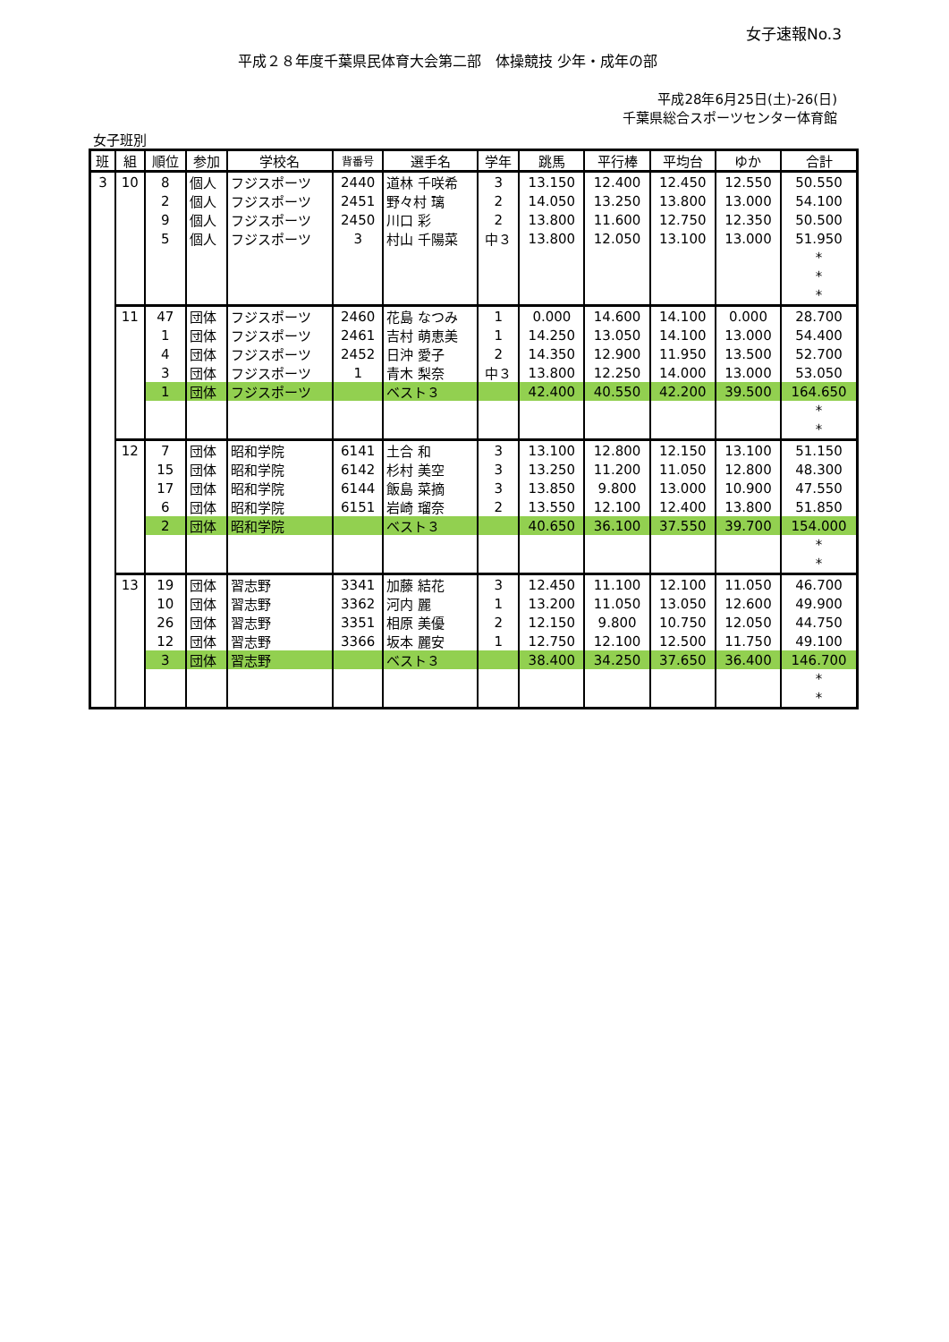女子速報No.3
平成２８年度千葉県民体育大会第二部　体操競技 少年・成年の部
平成28年6月25日(土)-26(日)
千葉県総合スポーツセンター体育館
女子班別
| 班 | 組 | 順位 | 参加 | 学校名 | 背番号 | 選手名 | 学年 | 跳馬 | 平行棒 | 平均台 | ゆか | 合計 |
| --- | --- | --- | --- | --- | --- | --- | --- | --- | --- | --- | --- | --- |
| 3 | 10 | 8 | 個人 | フジスポーツ | 2440 | 道林 千咲希 | 3 | 13.150 | 12.400 | 12.450 | 12.550 | 50.550 |
| | | 2 | 個人 | フジスポーツ | 2451 | 野々村 璃 | 2 | 14.050 | 13.250 | 13.800 | 13.000 | 54.100 |
| | | 9 | 個人 | フジスポーツ | 2450 | 川口 彩 | 2 | 13.800 | 11.600 | 12.750 | 12.350 | 50.500 |
| | | 5 | 個人 | フジスポーツ | 3 | 村山 千陽菜 | 中３ | 13.800 | 12.050 | 13.100 | 13.000 | 51.950 |
| | | | | | | | | | | | | * |
| | | | | | | | | | | | | * |
| | | | | | | | | | | | | * |
| | 11 | 47 | 団体 | フジスポーツ | 2460 | 花島 なつみ | 1 | 0.000 | 14.600 | 14.100 | 0.000 | 28.700 |
| | | 1 | 団体 | フジスポーツ | 2461 | 吉村 萌恵美 | 1 | 14.250 | 13.050 | 14.100 | 13.000 | 54.400 |
| | | 4 | 団体 | フジスポーツ | 2452 | 日沖 愛子 | 2 | 14.350 | 12.900 | 11.950 | 13.500 | 52.700 |
| | | 3 | 団体 | フジスポーツ | 1 | 青木 梨奈 | 中３ | 13.800 | 12.250 | 14.000 | 13.000 | 53.050 |
| | | 1 | 団体 | フジスポーツ | | ベスト３ | | 42.400 | 40.550 | 42.200 | 39.500 | 164.650 |
| | | | | | | | | | | | | * |
| | | | | | | | | | | | | * |
| | 12 | 7 | 団体 | 昭和学院 | 6141 | 土合 和 | 3 | 13.100 | 12.800 | 12.150 | 13.100 | 51.150 |
| | | 15 | 団体 | 昭和学院 | 6142 | 杉村 美空 | 3 | 13.250 | 11.200 | 11.050 | 12.800 | 48.300 |
| | | 17 | 団体 | 昭和学院 | 6144 | 飯島 菜摘 | 3 | 13.850 | 9.800 | 13.000 | 10.900 | 47.550 |
| | | 6 | 団体 | 昭和学院 | 6151 | 岩崎 瑠奈 | 2 | 13.550 | 12.100 | 12.400 | 13.800 | 51.850 |
| | | 2 | 団体 | 昭和学院 | | ベスト３ | | 40.650 | 36.100 | 37.550 | 39.700 | 154.000 |
| | | | | | | | | | | | | * |
| | | | | | | | | | | | | * |
| | 13 | 19 | 団体 | 習志野 | 3341 | 加藤 結花 | 3 | 12.450 | 11.100 | 12.100 | 11.050 | 46.700 |
| | | 10 | 団体 | 習志野 | 3362 | 河内 麗 | 1 | 13.200 | 11.050 | 13.050 | 12.600 | 49.900 |
| | | 26 | 団体 | 習志野 | 3351 | 相原 美優 | 2 | 12.150 | 9.800 | 10.750 | 12.050 | 44.750 |
| | | 12 | 団体 | 習志野 | 3366 | 坂本 麗安 | 1 | 12.750 | 12.100 | 12.500 | 11.750 | 49.100 |
| | | 3 | 団体 | 習志野 | | ベスト３ | | 38.400 | 34.250 | 37.650 | 36.400 | 146.700 |
| | | | | | | | | | | | | * |
| | | | | | | | | | | | | * |